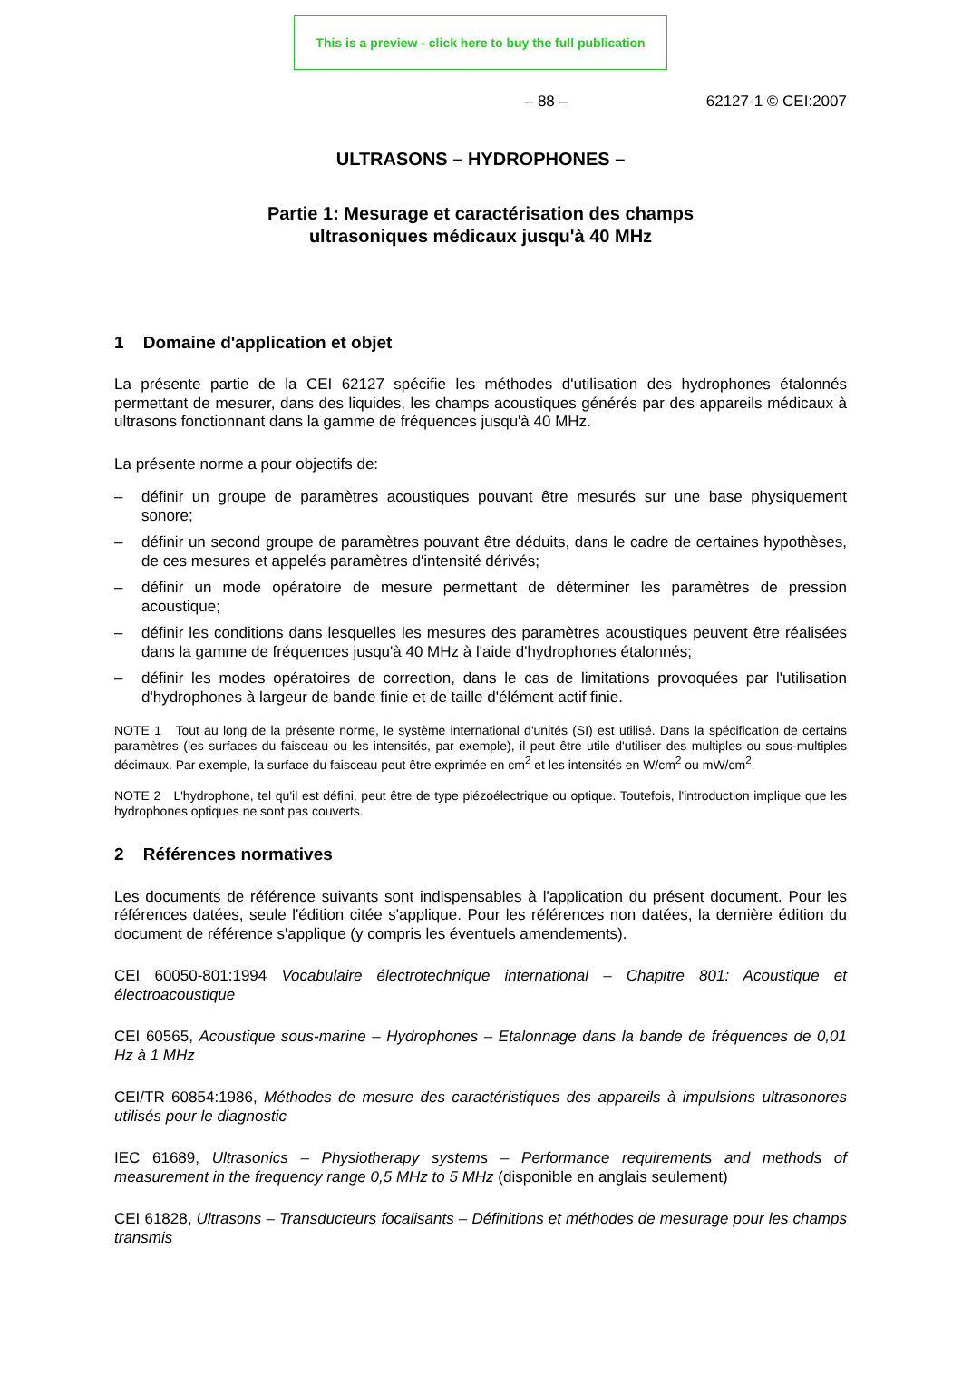This is a preview - click here to buy the full publication
– 88 – 62127-1 © CEI:2007
ULTRASONS – HYDROPHONES –
Partie 1: Mesurage et caractérisation des champs
ultrasoniques médicaux jusqu'à 40 MHz
1 Domaine d'application et objet
La présente partie de la CEI 62127 spécifie les méthodes d'utilisation des hydrophones étalonnés permettant de mesurer, dans des liquides, les champs acoustiques générés par des appareils médicaux à ultrasons fonctionnant dans la gamme de fréquences jusqu'à 40 MHz.
La présente norme a pour objectifs de:
– définir un groupe de paramètres acoustiques pouvant être mesurés sur une base physiquement sonore;
– définir un second groupe de paramètres pouvant être déduits, dans le cadre de certaines hypothèses, de ces mesures et appelés paramètres d'intensité dérivés;
– définir un mode opératoire de mesure permettant de déterminer les paramètres de pression acoustique;
– définir les conditions dans lesquelles les mesures des paramètres acoustiques peuvent être réalisées dans la gamme de fréquences jusqu'à 40 MHz à l'aide d'hydrophones étalonnés;
– définir les modes opératoires de correction, dans le cas de limitations provoquées par l'utilisation d'hydrophones à largeur de bande finie et de taille d'élément actif finie.
NOTE 1 Tout au long de la présente norme, le système international d'unités (SI) est utilisé. Dans la spécification de certains paramètres (les surfaces du faisceau ou les intensités, par exemple), il peut être utile d'utiliser des multiples ou sous-multiples décimaux. Par exemple, la surface du faisceau peut être exprimée en cm<sup>2</sup> et les intensités en W/cm<sup>2</sup> ou mW/cm<sup>2</sup>.
NOTE 2 L'hydrophone, tel qu'il est défini, peut être de type piézoélectrique ou optique. Toutefois, l'introduction implique que les hydrophones optiques ne sont pas couverts.
2 Références normatives
Les documents de référence suivants sont indispensables à l'application du présent document. Pour les références datées, seule l'édition citée s'applique. Pour les références non datées, la dernière édition du document de référence s'applique (y compris les éventuels amendements).
CEI 60050-801:1994 Vocabulaire électrotechnique international – Chapitre 801: Acoustique et électroacoustique
CEI 60565, Acoustique sous-marine – Hydrophones – Etalonnage dans la bande de fréquences de 0,01 Hz à 1 MHz
CEI/TR 60854:1986, Méthodes de mesure des caractéristiques des appareils à impulsions ultrasonores utilisés pour le diagnostic
IEC 61689, Ultrasonics – Physiotherapy systems – Performance requirements and methods of measurement in the frequency range 0,5 MHz to 5 MHz (disponible en anglais seulement)
CEI 61828, Ultrasons – Transducteurs focalisants – Définitions et méthodes de mesurage pour les champs transmis